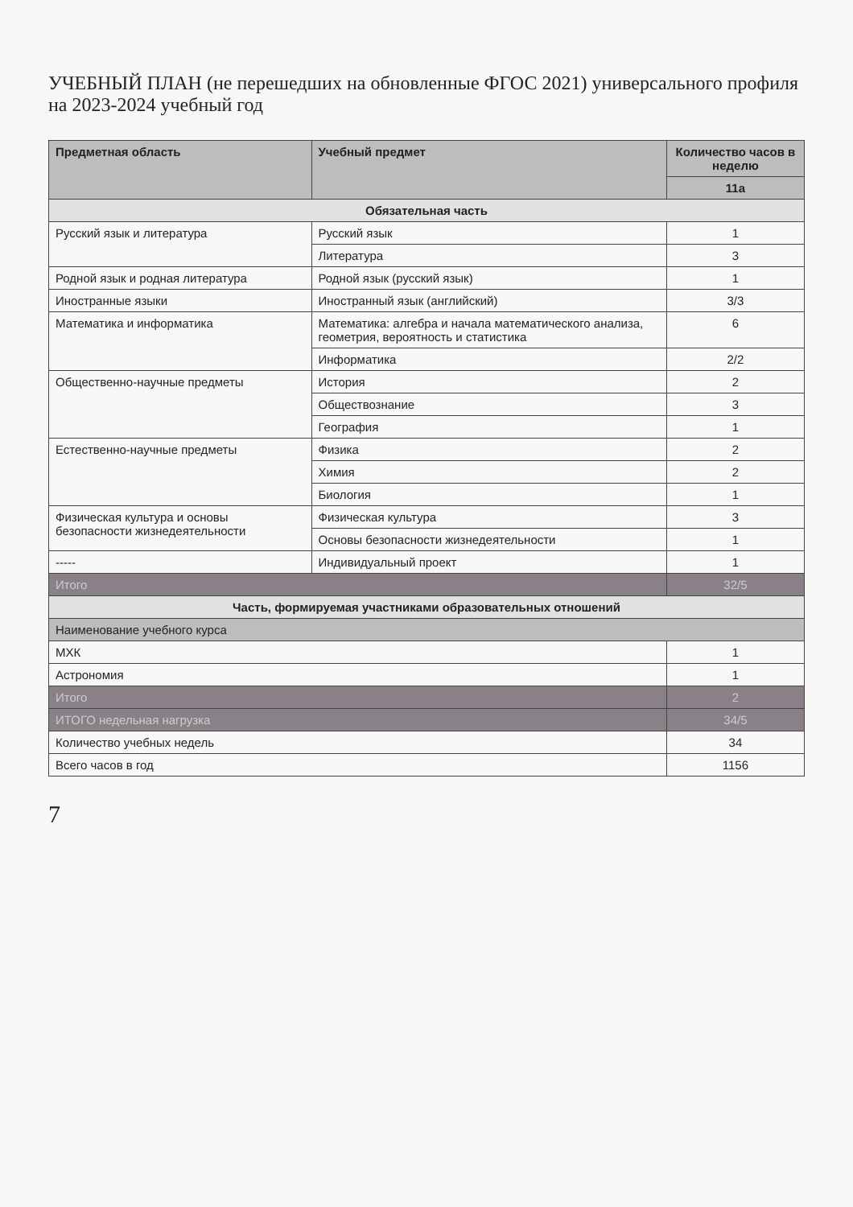УЧЕБНЫЙ ПЛАН (не перешедших на обновленные ФГОС 2021) универсального профиля на 2023-2024 учебный год
| Предметная область | Учебный предмет | Количество часов в неделю |
| --- | --- | --- |
| | | 11а |
| Обязательная часть | | |
| Русский язык и литература | Русский язык | 1 |
| | Литература | 3 |
| Родной язык и родная литература | Родной язык (русский язык) | 1 |
| Иностранные языки | Иностранный язык (английский) | 3/3 |
| Математика и информатика | Математика: алгебра и начала математического анализа, геометрия, вероятность и статистика | 6 |
| | Информатика | 2/2 |
| Общественно-научные предметы | История | 2 |
| | Обществознание | 3 |
| | География | 1 |
| Естественно-научные предметы | Физика | 2 |
| | Химия | 2 |
| | Биология | 1 |
| Физическая культура и основы безопасности жизнедеятельности | Физическая культура | 3 |
| | Основы безопасности жизнедеятельности | 1 |
| ----- | Индивидуальный проект | 1 |
| Итого | | 32/5 |
| Часть, формируемая участниками образовательных отношений | | |
| Наименование учебного курса | | |
| МХК | | 1 |
| Астрономия | | 1 |
| Итого | | 2 |
| ИТОГО недельная нагрузка | | 34/5 |
| Количество учебных недель | | 34 |
| Всего часов в год | | 1156 |
7